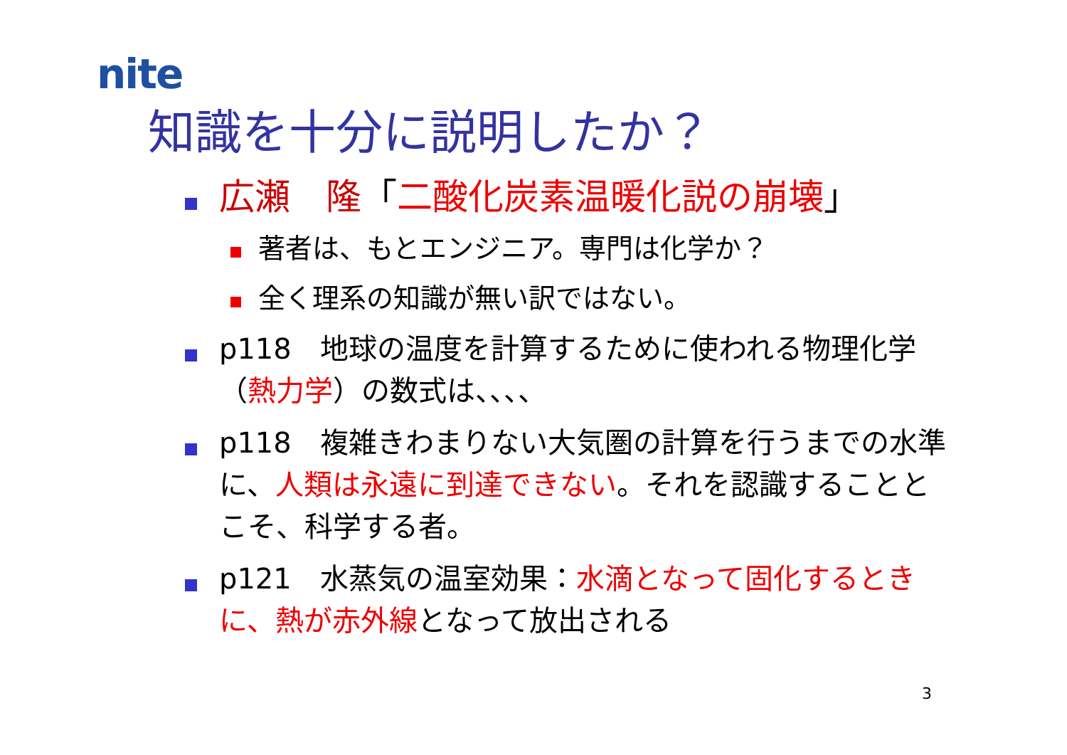nite
知識を十分に説明したか？
広瀬　隆「二酸化炭素温暖化説の崩壊」
著者は、もとエンジニア。専門は化学か？
全く理系の知識が無い訳ではない。
p118　地球の温度を計算するために使われる物理化学（熱力学）の数式は、、、、
p118　複雑きわまりない大気圏の計算を行うまでの水準に、人類は永遠に到達できない。それを認識することとこそ、科学する者。
p121　水蒸気の温室効果：水滴となって固化するときに、熱が赤外線となって放出される
3